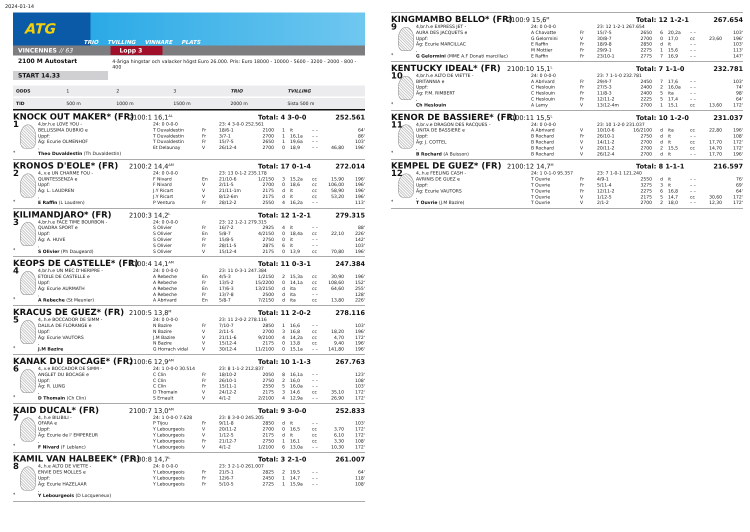2024-01-14
ATG
TRIO TVILLING VINNARE PLATS
VINCENNES // 63 Lopp 3
2100 M Autostart 4-åriga hingstar och valacker högst Euro 26.000. Pris: Euro 18000 - 10000 - 5600 - 3200 - 2000 - 800 - 400
START 14.33
| ODDS | 1 | 2 | 3 | TRIO | TVILLING |
| TID | 500 m | 1000 m | 1500 m | 2000 m | Sista 500 m |
KNOCK OUT MAKER* (FR) 2100:1 16,1<sup>AL</sup> Total: 4 3-0-0 252.561
| 1 * | 4,br.h.e LOVE YOU - | 24: 0 0-0-0 | | 23: 4 3-0-0 252.561 | | | | | | |
| | BELLISSIMA DUBRIO e | T Duvaldestin | Fr | 18/6-1 | 2100 | 1 | it | – – | | 64' |
| | Uppf: | T Duvaldestin | Fr | 3/7-1 | 2700 | 1 | 16,1a | – – | | 86' |
| | Äg: Ecurie OLMENHOF | T Duvaldestin | Fr | 15/7-5 | 2650 | 1 | 19,6a | – – | | 103' |
| | , | Et Delaunay | V | 26/12-4 | 2700 | 0 | 18,9 | – – | 46,80 | 196' |
| | Theo Duvaldestin (Th Duvaldestin) | | | | | | | | | |
KRONOS D'EOLE* (FR) 2100:2 14,4<sup>AM</sup> Total: 17 0-1-4 272.014
| 2 * | 4,.v.e UN CHARME FOU - | 24: 0 0-0-0 | | 23: 13 0-1-2 235.178 | | | | | | |
| | QUINTESSENZA e | F Nivard | En | 21/10-6 | 1/2150 | 3 | 15,2a | cc | 15,90 | 196' |
| | Uppf: | F Nivard | V | 2/11-5 | 2700 | 0 | 18,6 | cc | 106,00 | 196' |
| | Äg: L. LAUDREN | J.Y Ricart | V | 21/11-1m | 2175 | d | it | cc | 58,90 | 196' |
| | , | J.Y Ricart | V | 8/12-6m | 2175 | d | it | cc | 53,20 | 196' |
| | E Raffin (L Laudren) | P Ventura | Fr | 28/12-2 | 2550 | 4 | 16,2a | – – | | 113' |
KILIMANDJARO* (FR) 2100:3 14,2<sup>L</sup> Total: 12 1-2-1 279.315
| 3 * | 4,br.h.e FACE TIME BOURBON - | 24: 0 0-0-0 | | 23: 12 1-2-1 279.315 | | | | | | |
| | QUADRA SPORT e | S Olivier | Fr | 16/7-2 | 2925 | 4 | it | – – | | 88' |
| | Uppf: | S Olivier | En | 5/8-7 | 4/2150 | 0 | 18,4a | cc | 22,10 | 226' |
| | Äg: A. HUVE | S Olivier | Fr | 15/8-5 | 2750 | 0 | it | – – | | 142' |
| | , | S Olivier | Fr | 28/11-5 | 2875 | 6 | it | – – | | 103' |
| | S Olivier (Ph Daugeard) | S Olivier | V | 15/12-4 | 2175 | 0 | 13,9 | cc | 70,80 | 196' |
KEOPS DE CASTELLE* (FR) 2100:4 14,1<sup>AM</sup> Total: 11 0-3-1 247.384
| 4 * | 4,br.h.e UN MEC D'HERIPRE - | 24: 0 0-0-0 | | 23: 11 0-3-1 247.384 | | | | | | |
| | ETOILE DE CASTELLE e | A Rebeche | En | 4/5-3 | 1/2150 | 2 | 15,3a | cc | 30,90 | 196' |
| | Uppf: | A Rebeche | Fr | 13/5-2 | 15/2200 | 0 | 14,1a | cc | 108,60 | 152' |
| | Äg: Ecurie AURMATH | A Rebeche | En | 17/6-3 | 13/2150 | d | ita | cc | 64,60 | 255' |
| | , | A Rebeche | Fr | 13/7-8 | 2500 | d | ita | – – | | 128' |
| | A Rebeche (St Meunier) | A Abrivard | En | 5/8-7 | 7/2150 | d | ita | cc | 13,80 | 226' |
KRACUS DE GUEZ* (FR) 2100:5 13,8<sup>M</sup> Total: 11 2-0-2 278.116
| 5 * | 4,.h.e BOCCADOR DE SIMM - | 24: 0 0-0-0 | | 23: 11 2-0-2 278.116 | | | | | | |
| | DALILA DE FLORANGE e | N Bazire | Fr | 7/10-7 | 2850 | 1 | 16,6 | – – | | 103' |
| | Uppf: | N Bazire | V | 2/11-5 | 2700 | 3 | 16,8 | cc | 18,20 | 196' |
| | Äg: Ecurie VAUTORS | J.M Bazire | V | 21/11-6 | 9/2100 | 4 | 14,2a | cc | 4,70 | 172' |
| | , | N Bazire | V | 15/12-4 | 2175 | 0 | 13,8 | cc | 9,40 | 196' |
| | J.M Bazire | G Horrach vidal | V | 30/12-4 | 11/2100 | 0 | 15,1a | – – | 141,80 | 196' |
KANAK DU BOCAGE* (FR) 2100:6 12,9<sup>AM</sup> Total: 10 1-1-3 267.763
| 6 * | 4,.v.e BOCCADOR DE SIMM - | 24: 1 0-0-0 30.514 | | 23: 8 1-1-2 212.837 | | | | | | |
| | ANGLET DU BOCAGE e | C Clin | Fr | 18/10-2 | 2050 | 8 | 16,1a | – – | | 123' |
| | Uppf: | C Clin | Fr | 26/10-1 | 2750 | 2 | 16,0 | – – | | 108' |
| | Äg: R. LUNG | C Clin | Fr | 15/11-1 | 2550 | 5 | 16,0a | – – | | 103' |
| | , | D Thomain | V | 24/12-2 | 2175 | 3 | 14,6 | cc | 35,10 | 172' |
| | D Thomain (Ch Clin) | S Ernault | V | 4/1-2 | 2/2100 | 4 | 12,9a | – – | 26,90 | 172' |
KAID DUCAL* (FR) 2100:7 13,0<sup>AM</sup> Total: 9 3-0-0 252.833
| 7 * | 4,.h.e BILIBILI - | 24: 1 0-0-0 7.628 | | 23: 8 3-0-0 245.205 | | | | | | |
| | OFARA e | P Tijou | Fr | 9/11-8 | 2850 | d | it | – – | | 103' |
| | Uppf: | Y Lebourgeois | V | 20/11-2 | 2700 | 0 | 16,5 | cc | 3,70 | 172' |
| | Äg: Ecurie de l' EMPEREUR | Y Lebourgeois | V | 1/12-5 | 2175 | d | it | cc | 6,10 | 172' |
| | , | Y Lebourgeois | Fr | 21/12-7 | 2750 | 1 | 16,1 | cc | 3,30 | 108' |
| | F Nivard (F Leblanc) | Y Lebourgeois | V | 4/1-2 | 1/2100 | 6 | 13,0a | – – | 10,30 | 172' |
KAMIL VAN HALBEEK* (FR) 2100:8 14,7<sup>L</sup> Total: 3 2-1-0 261.007
| 8 * | 4,.h.e ALTO DE VIETTE - | 24: 0 0-0-0 | | 23: 3 2-1-0 261.007 | | | | | | |
| | ENVIE DES MOLLES e | Y Lebourgeois | Fr | 21/5-1 | 2825 | 2 | 19,5 | – – | | 64' |
| | Uppf: | Y Lebourgeois | Fr | 12/6-7 | 2450 | 1 | 14,7 | – – | | 118' |
| | Äg: Ecurie HAZELAAR | Y Lebourgeois | Fr | 5/10-5 | 2725 | 1 | 15,9a | – – | | 108' |
| | , | | | | | | | | | |
| | Y Lebourgeois (D Locqueneux) | | | | | | | | | |
KINGMAMBO BELLO* (FR) 2100:9 15,6<sup>M</sup> Total: 12 1-2-1 267.654
| 9 * | 4,br.h.e EXPRESS JET - | 24: 0 0-0-0 | | 23: 12 1-2-1 267.654 | | | | | | |
| | AURA DES JACQUETS e | A Chavatte | Fr | 15/7-5 | 2650 | 6 | 20,2a | – – | | 103' |
| | Uppf: | G Gelormini | V | 30/8-7 | 2700 | 0 | 17,0 | cc | 23,60 | 196' |
| | Äg: Ecurie MARCILLAC | E Raffin | Fr | 18/9-8 | 2850 | d | it | – – | | 103' |
| | , | M Mottier | Fr | 29/9-1 | 2275 | 1 | 15,6 | – – | | 113' |
| | G Gelormini (MME A.F Donati marcillac) | E Raffin | Fr | 23/10-1 | 2775 | 7 | 16,9 | – – | | 147' |
KENTUCKY IDEAL* (FR) 2100:10 15,1<sup>L</sup> Total: 7 1-1-0 232.781
| 10 * | 4,br.h.e ALTO DE VIETTE - | 24: 0 0-0-0 | | 23: 7 1-1-0 232.781 | | | | | | |
| | BRITANNIA e | A Abrivard | Fr | 29/4-7 | 2450 | 7 | 17,6 | – – | | 103' |
| | Uppf: | C Heslouin | Fr | 27/5-3 | 2400 | 2 | 16,0a | – – | | 74' |
| | Äg: P.M. RIMBERT | C Heslouin | Fr | 11/8-3 | 2400 | 5 | ita | – – | | 98' |
| | , | C Heslouin | Fr | 12/11-2 | 2225 | 5 | 17,4 | – – | | 64' |
| | Ch Heslouin | A Lamy | V | 13/12-4m | 2700 | 1 | 15,1 | cc | 13,60 | 172' |
KENOR DE BASSIERE* (FR) 2100:11 15,5<sup>L</sup> Total: 10 1-2-0 231.037
| 11 * | 4,br.v.e DRAGON DES RACQUES - | 24: 0 0-0-0 | | 23: 10 1-2-0 231.037 | | | | | | |
| | UNITA DE BASSIERE e | A Abrivard | V | 10/10-6 | 16/2100 | d | ita | cc | 22,80 | 196' |
| | Uppf: | B Rochard | Fr | 26/10-1 | 2750 | d | it | – – | | 108' |
| | Äg: J. COTTEL | B Rochard | V | 14/11-2 | 2700 | d | it | cc | 17,70 | 172' |
| | , | B Rochard | V | 20/11-2 | 2700 | 2 | 15,5 | cc | 14,70 | 172' |
| | B Rochard (A Buisson) | B Rochard | V | 26/12-4 | 2700 | d | it | – – | 17,70 | 196' |
KEMPEL DE GUEZ* (FR) 2100:12 14,7<sup>M</sup> Total: 8 1-1-1 216.597
| 12 * | 4,.h.e FEELING CASH - | 24: 1 0-1-0 95.357 | | 23: 7 1-0-1 121.240 | | | | | | |
| | AVRINIS DE GUEZ e | T Ouvrie | Fr | 4/9-1 | 2550 | d | it | – – | | 76' |
| | Uppf: | T Ouvrie | Fr | 5/11-4 | 3275 | 3 | it | – – | | 69' |
| | Äg: Ecurie VAUTORS | T Ouvrie | Fr | 12/11-2 | 2275 | 6 | 16,8 | – – | | 64' |
| | , | T Ouvrie | V | 1/12-5 | 2175 | 5 | 14,7 | cc | 30,60 | 172' |
| | T Ouvrie (J.M Bazire) | T Ouvrie | V | 2/1-2 | 2700 | 2 | 18,0 | – – | 12,30 | 172' |